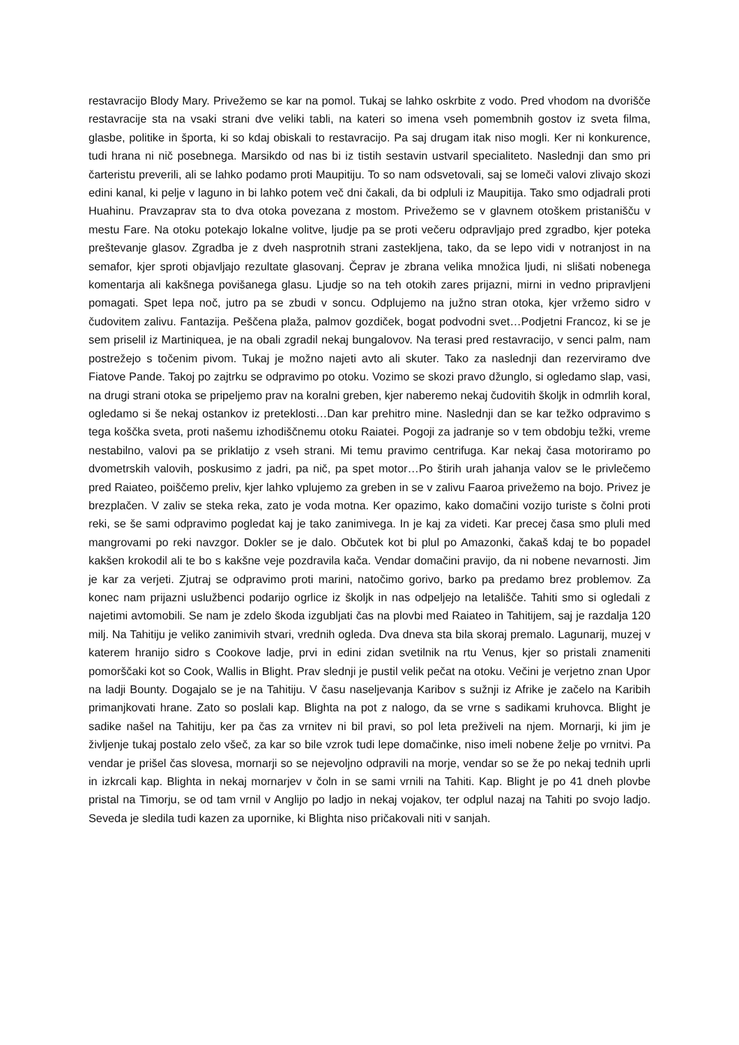restavracijo Blody Mary. Privežemo se kar na pomol. Tukaj se lahko oskrbite z vodo. Pred vhodom na dvorišče restavracije sta na vsaki strani dve veliki tabli, na kateri so imena vseh pomembnih gostov iz sveta filma, glasbe, politike in športa, ki so kdaj obiskali to restavracijo. Pa saj drugam itak niso mogli. Ker ni konkurence, tudi hrana ni nič posebnega. Marsikdo od nas bi iz tistih sestavin ustvaril specialiteto. Naslednji dan smo pri čarteristu preverili, ali se lahko podamo proti Maupitiju. To so nam odsvetovali, saj se lomeči valovi zlivajo skozi edini kanal, ki pelje v laguno in bi lahko potem več dni čakali, da bi odpluli iz Maupitija. Tako smo odjadrali proti Huahinu. Pravzaprav sta to dva otoka povezana z mostom. Privežemo se v glavnem otoškem pristanišču v mestu Fare. Na otoku potekajo lokalne volitve, ljudje pa se proti večeru odpravljajo pred zgradbo, kjer poteka preštevanje glasov. Zgradba je z dveh nasprotnih strani zastekljena, tako, da se lepo vidi v notranjost in na semafor, kjer sproti objavljajo rezultate glasovanj. Čeprav je zbrana velika množica ljudi, ni slišati nobenega komentarja ali kakšnega povišanega glasu. Ljudje so na teh otokih zares prijazni, mirni in vedno pripravljeni pomagati. Spet lepa noč, jutro pa se zbudi v soncu. Odplujemo na južno stran otoka, kjer vržemo sidro v čudovitem zalivu. Fantazija. Peščena plaža, palmov gozdiček, bogat podvodni svet…Podjetni Francoz, ki se je sem priselil iz Martiniquea, je na obali zgradil nekaj bungalovov. Na terasi pred restavracijo, v senci palm, nam postrežejo s točenim pivom. Tukaj je možno najeti avto ali skuter. Tako za naslednji dan rezerviramo dve Fiatove Pande. Takoj po zajtrku se odpravimo po otoku. Vozimo se skozi pravo džunglo, si ogledamo slap, vasi, na drugi strani otoka se pripeljemo prav na koralni greben, kjer naberemo nekaj čudovitih školjk in odmrlih koral, ogledamo si še nekaj ostankov iz preteklosti…Dan kar prehitro mine. Naslednji dan se kar težko odpravimo s tega koščka sveta, proti našemu izhodiščnemu otoku Raiatei. Pogoji za jadranje so v tem obdobju težki, vreme nestabilno, valovi pa se priklatijo z vseh strani. Mi temu pravimo centrifuga. Kar nekaj časa motoriramo po dvometrskih valovih, poskusimo z jadri, pa nič, pa spet motor…Po štirih urah jahanja valov se le privlečemo pred Raiateo, poiščemo preliv, kjer lahko vplujemo za greben in se v zalivu Faaroa privežemo na bojo. Privez je brezplačen. V zaliv se steka reka, zato je voda motna. Ker opazimo, kako domačini vozijo turiste s čolni proti reki, se še sami odpravimo pogledat kaj je tako zanimivega. In je kaj za videti. Kar precej časa smo pluli med mangrovami po reki navzgor. Dokler se je dalo. Občutek kot bi plul po Amazonki, čakaš kdaj te bo popadel kakšen krokodil ali te bo s kakšne veje pozdravila kača. Vendar domačini pravijo, da ni nobene nevarnosti. Jim je kar za verjeti. Zjutraj se odpravimo proti marini, natočimo gorivo, barko pa predamo brez problemov. Za konec nam prijazni uslužbenci podarijo ogrlice iz školjk in nas odpeljejo na letališče. Tahiti smo si ogledali z najetimi avtomobili. Se nam je zdelo škoda izgubljati čas na plovbi med Raiateo in Tahitijem, saj je razdalja 120 milj. Na Tahitiju je veliko zanimivih stvari, vrednih ogleda. Dva dneva sta bila skoraj premalo. Lagunarij, muzej v katerem hranijo sidro s Cookove ladje, prvi in edini zidan svetilnik na rtu Venus, kjer so pristali znameniti pomorščaki kot so Cook, Wallis in Blight. Prav slednji je pustil velik pečat na otoku. Večini je verjetno znan Upor na ladji Bounty. Dogajalo se je na Tahitiju. V času naseljevanja Karibov s sužnji iz Afrike je začelo na Karibih primanjkovati hrane. Zato so poslali kap. Blighta na pot z nalogo, da se vrne s sadikami kruhovca. Blight je sadike našel na Tahitiju, ker pa čas za vrnitev ni bil pravi, so pol leta preživeli na njem. Mornarji, ki jim je življenje tukaj postalo zelo všeč, za kar so bile vzrok tudi lepe domačinke, niso imeli nobene želje po vrnitvi. Pa vendar je prišel čas slovesa, mornarji so se nejevoljno odpravili na morje, vendar so se že po nekaj tednih uprli in izkrcali kap. Blighta in nekaj mornarjev v čoln in se sami vrnili na Tahiti. Kap. Blight je po 41 dneh plovbe pristal na Timorju, se od tam vrnil v Anglijo po ladjo in nekaj vojakov, ter odplul nazaj na Tahiti po svojo ladjo. Seveda je sledila tudi kazen za upornike, ki Blighta niso pričakovali niti v sanjah.